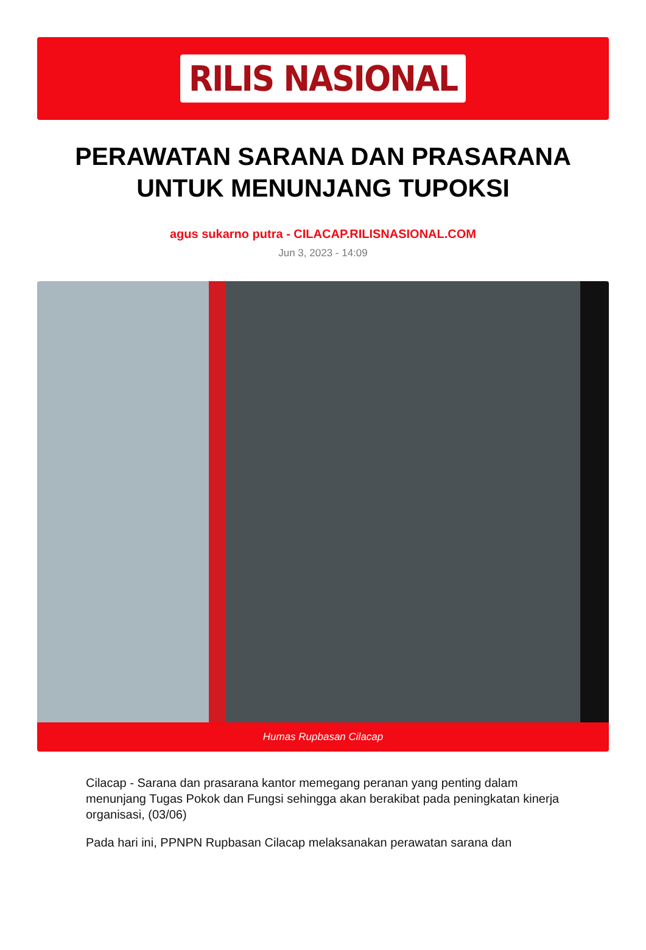RILIS NASIONAL
PERAWATAN SARANA DAN PRASARANA UNTUK MENUNJANG TUPOKSI
agus sukarno putra - CILACAP.RILISNASIONAL.COM
Jun 3, 2023 - 14:09
Humas Rupbasan Cilacap
Cilacap - Sarana dan prasarana kantor memegang peranan yang penting dalam menunjang Tugas Pokok dan Fungsi sehingga akan berakibat pada peningkatan kinerja organisasi, (03/06)
Pada hari ini, PPNPN Rupbasan Cilacap melaksanakan perawatan sarana dan